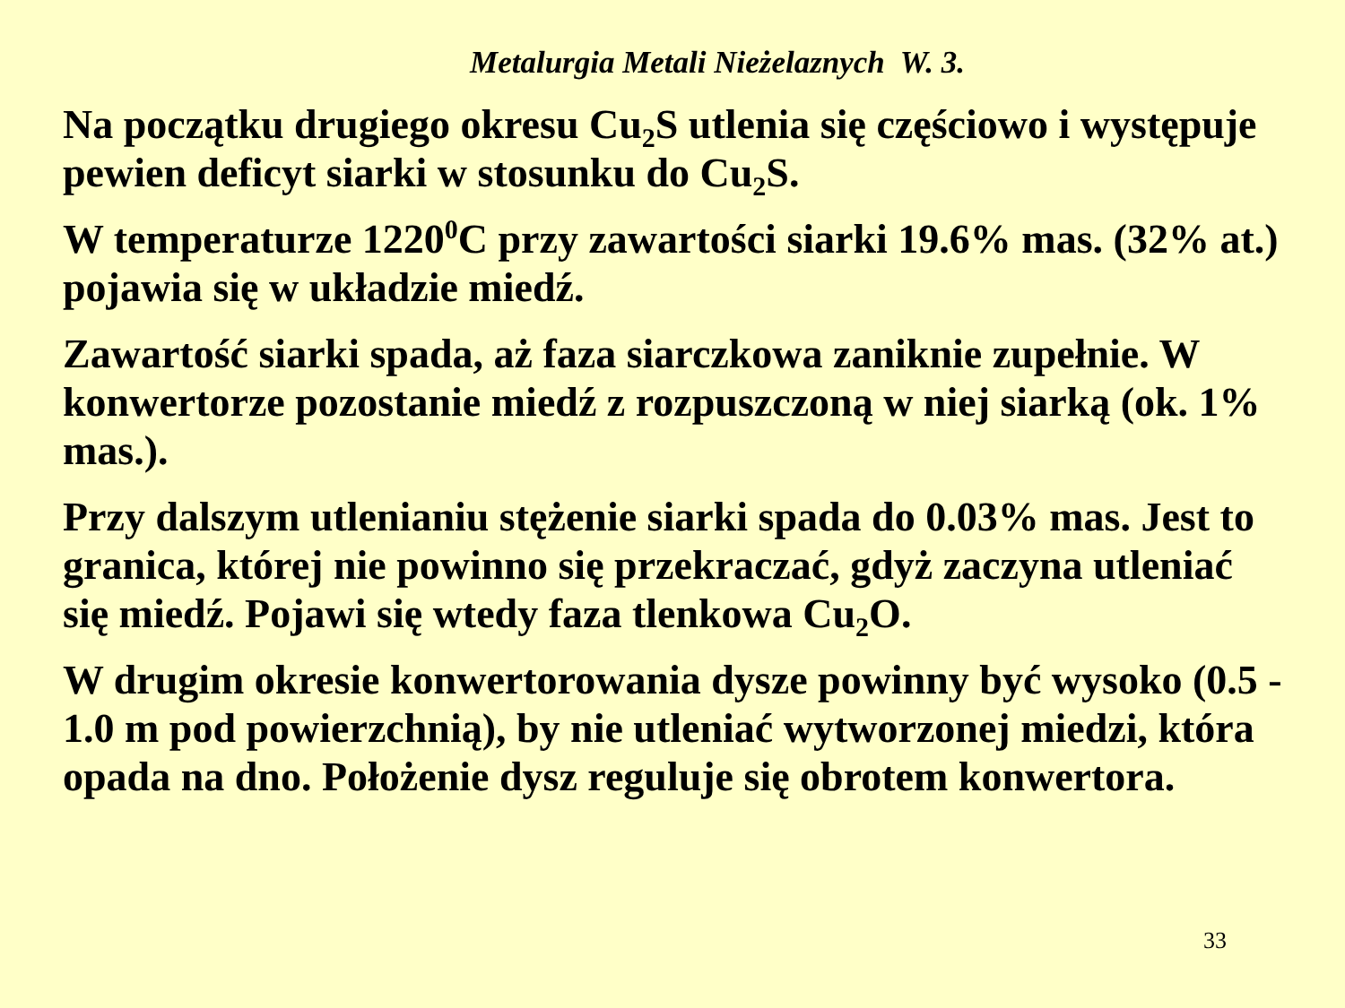Metalurgia Metali Nieżelaznych W. 3.
Na początku drugiego okresu Cu<sub>2</sub>S utlenia się częściowo i występuje pewien deficyt siarki w stosunku do Cu<sub>2</sub>S.
W temperaturze 1220<sup>0</sup>C przy zawartości siarki 19.6% mas. (32% at.) pojawia się w układzie miedź.
Zawartość siarki spada, aż faza siarczkowa zaniknie zupełnie. W konwertorze pozostanie miedź z rozpuszczoną w niej siarką (ok. 1% mas.).
Przy dalszym utlenianiu stężenie siarki spada do 0.03% mas. Jest to granica, której nie powinno się przekraczać, gdyż zaczyna utleniać się miedź. Pojawi się wtedy faza tlenkowa Cu<sub>2</sub>O.
W drugim okresie konwertorowania dysze powinny być wysoko (0.5 - 1.0 m pod powierzchnią), by nie utleniać wytworzonej miedzi, która opada na dno. Położenie dysz reguluje się obrotem konwertora.
33